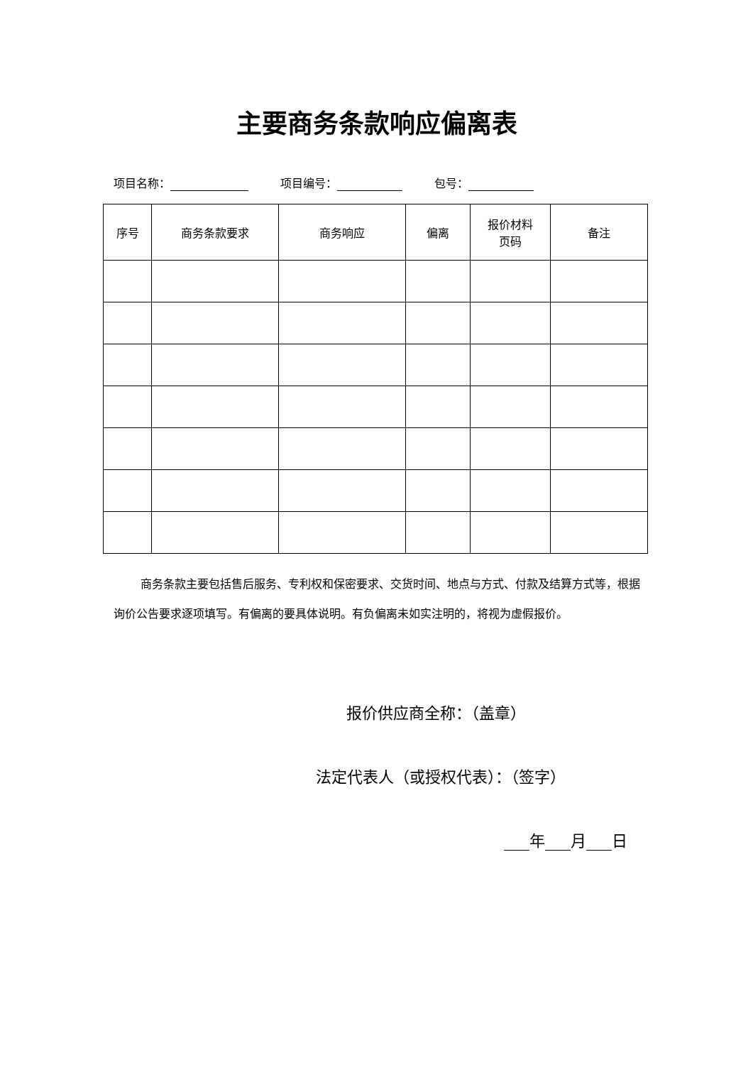主要商务条款响应偏离表
项目名称： 项目编号： 包号：
| 序号 | 商务条款要求 | 商务响应 | 偏离 | 报价材料 页码 | 备注 |
| --- | --- | --- | --- | --- | --- |
商务条款主要包括售后服务、专利权和保密要求、交货时间、地点与方式、付款及结算方式等，根据询价公告要求逐项填写。有偏离的要具体说明。有负偏离未如实注明的，将视为虚假报价。
报价供应商全称：（盖章）
法定代表人（或授权代表）：（签字）
年 月 日